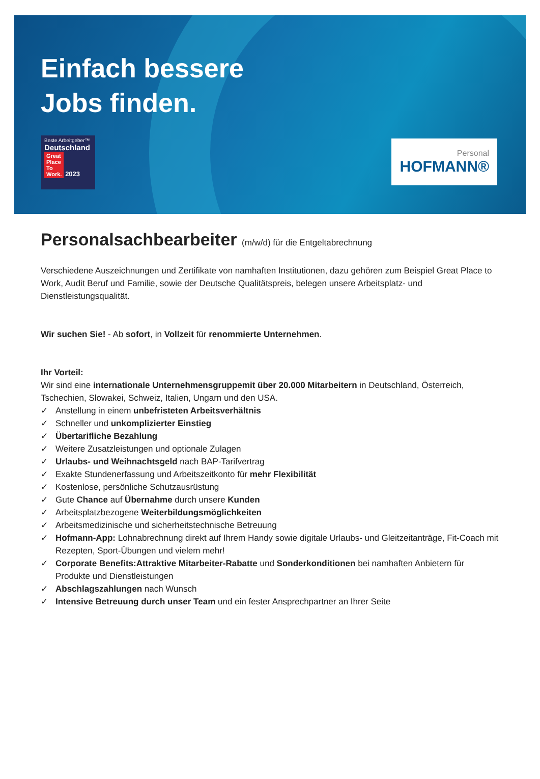Einfach bessere
Jobs finden.
Beste Arbeitgeber™
Deutschland
Great
Place
To
Work. 2023
Personal
HOFMANN®
Personalsachbearbeiter (m/w/d) für die Entgeltabrechnung
Verschiedene Auszeichnungen und Zertifikate von namhaften Institutionen, dazu gehören zum Beispiel Great Place to Work, Audit Beruf und Familie, sowie der Deutsche Qualitätspreis, belegen unsere Arbeitsplatz- und Dienstleistungsqualität.
Wir suchen Sie! - Ab sofort, in Vollzeit für renommierte Unternehmen.
Ihr Vorteil:
Wir sind eine internationale Unternehmensgruppemit über 20.000 Mitarbeitern in Deutschland, Österreich, Tschechien, Slowakei, Schweiz, Italien, Ungarn und den USA.
✓ Anstellung in einem unbefristeten Arbeitsverhältnis
✓ Schneller und unkomplizierter Einstieg
✓ Übertarifliche Bezahlung
✓ Weitere Zusatzleistungen und optionale Zulagen
✓ Urlaubs- und Weihnachtsgeld nach BAP-Tarifvertrag
✓ Exakte Stundenerfassung und Arbeitszeitkonto für mehr Flexibilität
✓ Kostenlose, persönliche Schutzausrüstung
✓ Gute Chance auf Übernahme durch unsere Kunden
✓ Arbeitsplatzbezogene Weiterbildungsmöglichkeiten
✓ Arbeitsmedizinische und sicherheitstechnische Betreuung
✓ Hofmann-App: Lohnabrechnung direkt auf Ihrem Handy sowie digitale Urlaubs- und Gleitzeitanträge, Fit-Coach mit Rezepten, Sport-Übungen und vielem mehr!
✓ Corporate Benefits:Attraktive Mitarbeiter-Rabatte und Sonderkonditionen bei namhaften Anbietern für Produkte und Dienstleistungen
✓ Abschlagszahlungen nach Wunsch
✓ Intensive Betreuung durch unser Team und ein fester Ansprechpartner an Ihrer Seite